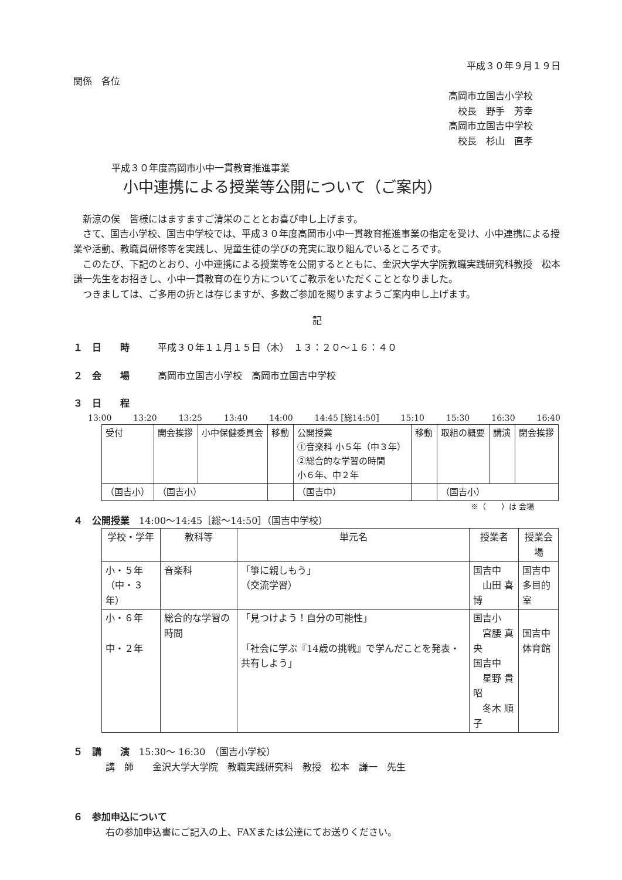平成３０年９月１９日
関係　各位
高岡市立国吉小学校
　校長　野手　芳幸
高岡市立国吉中学校
　校長　杉山　直孝
平成３０年度高岡市小中一貫教育推進事業
小中連携による授業等公開について（ご案内）
新涼の侯　皆様にはますますご清栄のこととお喜び申し上げます。
さて、国吉小学校、国吉中学校では、平成３０年度高岡市小中一貫教育推進事業の指定を受け、小中連携による授業や活動、教職員研修等を実践し、児童生徒の学びの充実に取り組んでいるところです。
このたび、下記のとおり、小中連携による授業等を公開するとともに、金沢大学大学院教職実践研究科教授　松本　謙一先生をお招きし、小中一貫教育の在り方についてご教示をいただくこととなりました。
つきましては、ご多用の折とは存じますが、多数ご参加を賜りますようご案内申し上げます。
記
１　日　　時　　　平成３０年１１月１５日（木）　１３：２０～１６：４０
２　会　　場　　　高岡市立国吉小学校　高岡市立国吉中学校
３　日　　程
13:00 13:20 13:25 13:40 14:00 14:45 [総14:50] 15:10 15:30 16:30 16:40
| 受付 | 開会挨拶 | 小中保健委員会 | 移動 | 公開授業 ①音楽科 小５年（中３年） ②総合的な学習の時間 小６年、中２年 | 移動 | 取組の概要 | 講演 | 閉会挨拶 |
| （国吉小） | （国吉小） | | | （国吉中） | | （国吉小） | | |
※（　　）は 会場
４　公開授業　14:00～14:45［総～14:50］（国吉中学校）
| 学校・学年 | 教科等 | 単元名 | 授業者 | 授業会場 |
| --- | --- | --- | --- | --- |
| 小・５年 （中・３年） | 音楽科 | 「箏に親しもう」 （交流学習） | 国吉中 山田 喜博 | 国吉中 多目的室 |
| 小・６年 中・２年 | 総合的な学習の時間 | 「見つけよう！自分の可能性」 「社会に学ぶ『14歳の挑戦』で学んだことを発表・共有しよう」 | 国吉小 宮腰 真央 国吉中 星野 貴昭 冬木 順子 | 国吉中 体育館 |
５　講　　演　15:30～ 16:30　（国吉小学校）
講　師　　金沢大学大学院　教職実践研究科　教授　松本　謙一　先生
６　参加申込について
右の参加申込書にご記入の上、FAXまたは公達にてお送りください。